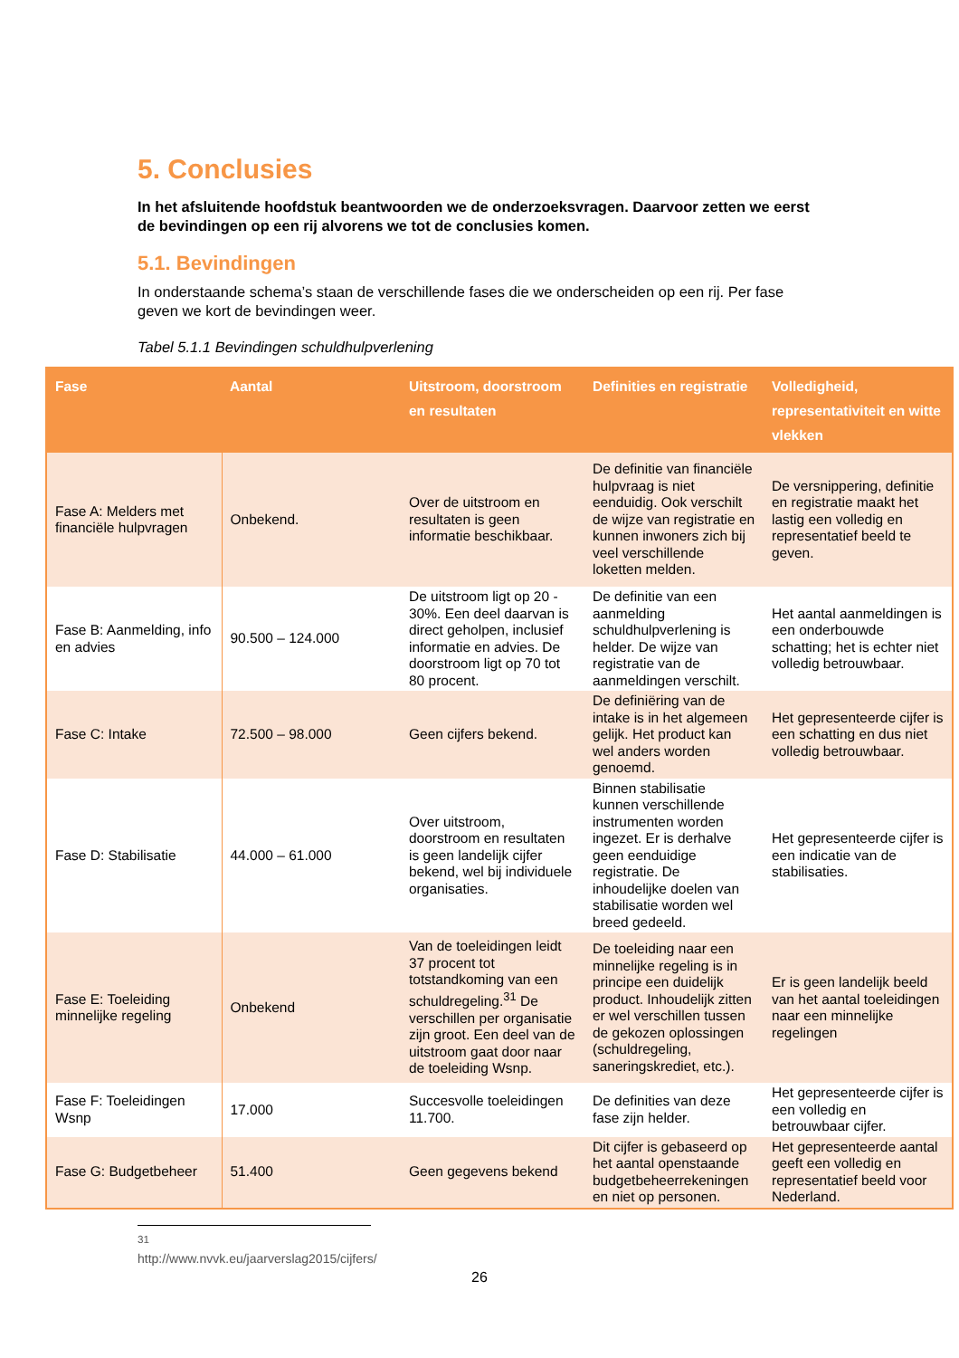5. Conclusies
In het afsluitende hoofdstuk beantwoorden we de onderzoeksvragen. Daarvoor zetten we eerst de bevindingen op een rij alvorens we tot de conclusies komen.
5.1. Bevindingen
In onderstaande schema’s staan de verschillende fases die we onderscheiden op een rij. Per fase geven we kort de bevindingen weer.
Tabel 5.1.1 Bevindingen schuldhulpverlening
| Fase | Aantal | Uitstroom, doorstroom en resultaten | Definities en registratie | Volledigheid, representativiteit en witte vlekken |
| --- | --- | --- | --- | --- |
| Fase A: Melders met financiële hulpvragen | Onbekend. | Over de uitstroom en resultaten is geen informatie beschikbaar. | De definitie van financiële hulpvraag is niet eenduidig. Ook verschilt de wijze van registratie en kunnen inwoners zich bij veel verschillende loketten melden. | De versnippering, definitie en registratie maakt het lastig een volledig en representatief beeld te geven. |
| Fase B: Aanmelding, info en advies | 90.500 – 124.000 | De uitstroom ligt op 20 - 30%. Een deel daarvan is direct geholpen, inclusief informatie en advies. De doorstroom ligt op 70 tot 80 procent. | De definitie van een aanmelding schuldhulpverlening is helder. De wijze van registratie van de aanmeldingen verschilt. | Het aantal aanmeldingen is een onderbouwde schatting; het is echter niet volledig betrouwbaar. |
| Fase C: Intake | 72.500 – 98.000 | Geen cijfers bekend. | De definiëring van de intake is in het algemeen gelijk. Het product kan wel anders worden genoemd. | Het gepresenteerde cijfer is een schatting en dus niet volledig betrouwbaar. |
| Fase D: Stabilisatie | 44.000 – 61.000 | Over uitstroom, doorstroom en resultaten is geen landelijk cijfer bekend, wel bij individuele organisaties. | Binnen stabilisatie kunnen verschillende instrumenten worden ingezet. Er is derhalve geen eenduidige registratie. De inhoudelijke doelen van stabilisatie worden wel breed gedeeld. | Het gepresenteerde cijfer is een indicatie van de stabilisaties. |
| Fase E: Toeleiding minnelijke regeling | Onbekend | Van de toeleidingen leidt 37 procent tot totstandkoming van een schuldregeling.<sup>31</sup> De verschillen per organisatie zijn groot. Een deel van de uitstroom gaat door naar de toeleiding Wsnp. | De toeleiding naar een minnelijke regeling is in principe een duidelijk product. Inhoudelijk zitten er wel verschillen tussen de gekozen oplossingen (schuldregeling, saneringskrediet, etc.). | Er is geen landelijk beeld van het aantal toeleidingen naar een minnelijke regelingen |
| Fase F: Toeleidingen Wsnp | 17.000 | Succesvolle toeleidingen 11.700. | De definities van deze fase zijn helder. | Het gepresenteerde cijfer is een volledig en betrouwbaar cijfer. |
| Fase G: Budgetbeheer | 51.400 | Geen gegevens bekend | Dit cijfer is gebaseerd op het aantal openstaande budgetbeheerrekeningen en niet op personen. | Het gepresenteerde aantal geeft een volledig en representatief beeld voor Nederland. |
<sup>31</sup> http://www.nvvk.eu/jaarverslag2015/cijfers/
26